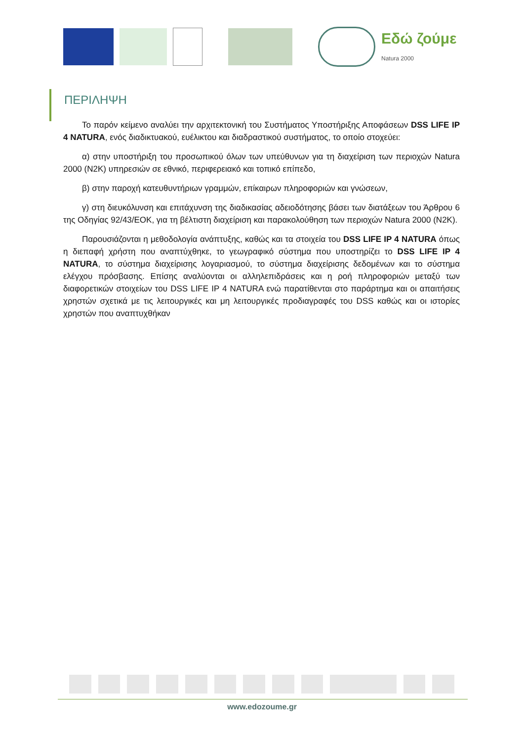Εδώ ζούμε
Natura 2000
ΠΕΡΙΛΗΨΗ
Το παρόν κείμενο αναλύει την αρχιτεκτονική του Συστήματος Υποστήριξης Αποφάσεων DSS LIFE IP 4 NATURA, ενός διαδικτυακού, ευέλικτου και διαδραστικού συστήματος, το οποίο στοχεύει:
α) στην υποστήριξη του προσωπικού όλων των υπεύθυνων για τη διαχείριση των περιοχών Natura 2000 (N2K) υπηρεσιών σε εθνικό, περιφερειακό και τοπικό επίπεδο,
β) στην παροχή κατευθυντήριων γραμμών, επίκαιρων πληροφοριών και γνώσεων,
γ) στη διευκόλυνση και επιτάχυνση της διαδικασίας αδειοδότησης βάσει των διατάξεων του Άρθρου 6 της Οδηγίας 92/43/ΕΟΚ, για τη βέλτιστη διαχείριση και παρακολούθηση των περιοχών Natura 2000 (N2K).
Παρουσιάζονται η μεθοδολογία ανάπτυξης, καθώς και τα στοιχεία του DSS LIFE IP 4 NATURA όπως η διεπαφή χρήστη που αναπτύχθηκε, το γεωγραφικό σύστημα που υποστηρίζει το DSS LIFE IP 4 NATURA, το σύστημα διαχείρισης λογαριασμού, το σύστημα διαχείρισης δεδομένων και το σύστημα ελέγχου πρόσβασης. Επίσης αναλύονται οι αλληλεπιδράσεις και η ροή πληροφοριών μεταξύ των διαφορετικών στοιχείων του DSS LIFE IP 4 NATURA ενώ παρατίθενται στο παράρτημα και οι απαιτήσεις χρηστών σχετικά με τις λειτουργικές και μη λειτουργικές προδιαγραφές του DSS καθώς και οι ιστορίες χρηστών που αναπτυχθήκαν
www.edozoume.gr